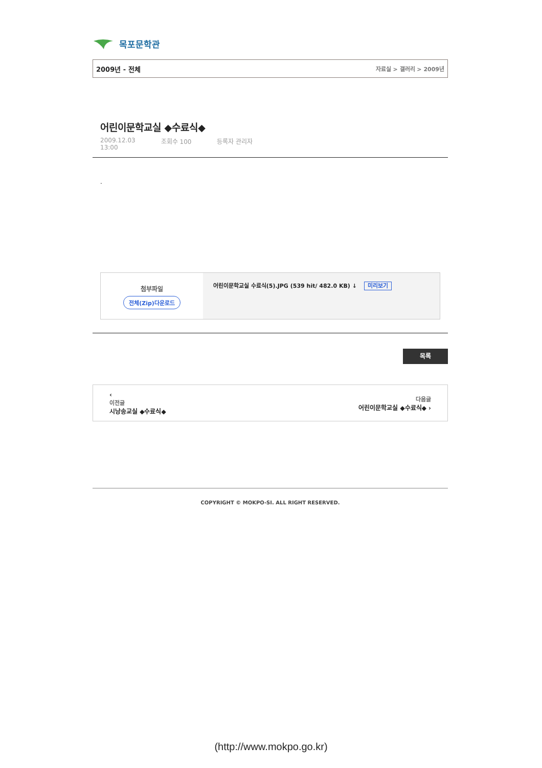목포문학관
2009년 - 전체 자료실 > 갤러리 > 2009년
어린이문학교실 ◆수료식◆
2009.12.03
13:00 조회수 100 등록자 관리자
.
첨부파일
전체(Zip)다운로드
어린이문학교실 수료식(5).JPG (539 hit/ 482.0 KB) ↓ 미리보기
목록
‹
이전글
시낭송교실 ◆수료식◆
다음글
어린이문학교실 ◆수료식◆ ›
COPYRIGHT © MOKPO-SI. ALL RIGHT RESERVED.
(http://www.mokpo.go.kr)